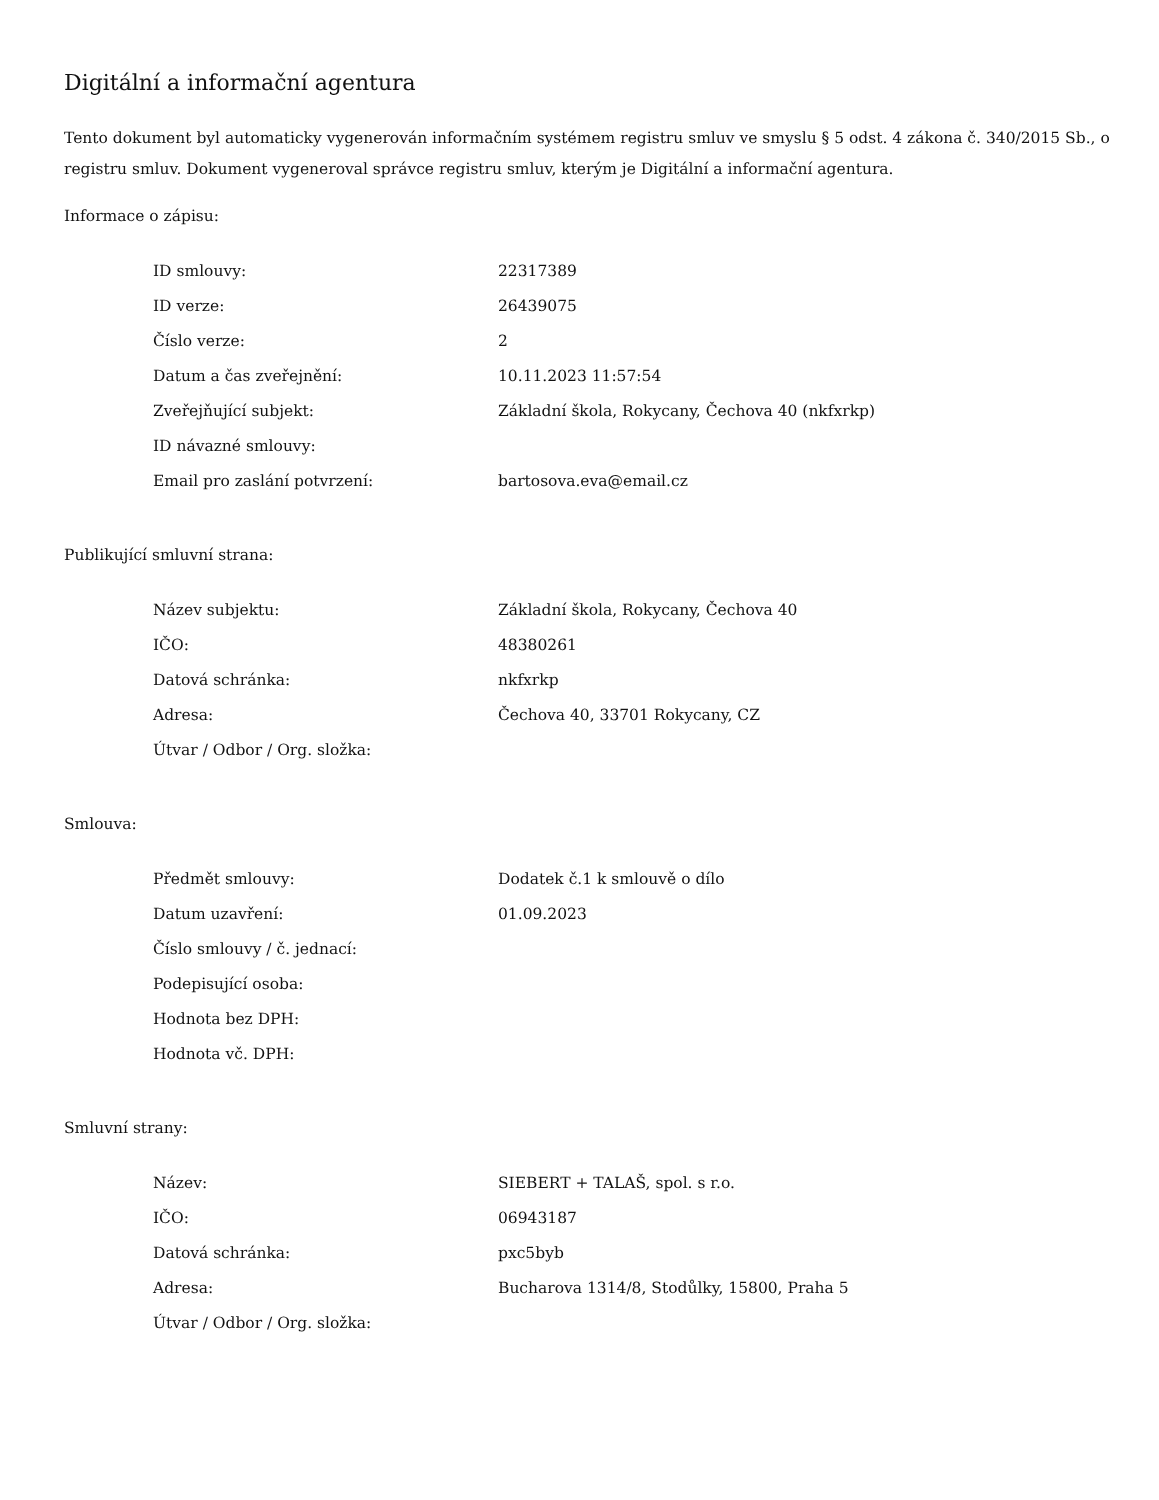Digitální a informační agentura
Tento dokument byl automaticky vygenerován informačním systémem registru smluv ve smyslu § 5 odst. 4 zákona č. 340/2015 Sb., o registru smluv. Dokument vygeneroval správce registru smluv, kterým je Digitální a informační agentura.
Informace o zápisu:
| ID smlouvy: | 22317389 |
| ID verze: | 26439075 |
| Číslo verze: | 2 |
| Datum a čas zveřejnění: | 10.11.2023 11:57:54 |
| Zveřejňující subjekt: | Základní škola, Rokycany, Čechova 40 (nkfxrkp) |
| ID návazné smlouvy: | |
| Email pro zaslání potvrzení: | bartosova.eva@email.cz |
Publikující smluvní strana:
| Název subjektu: | Základní škola, Rokycany, Čechova 40 |
| IČO: | 48380261 |
| Datová schránka: | nkfxrkp |
| Adresa: | Čechova 40, 33701 Rokycany, CZ |
| Útvar / Odbor / Org. složka: | |
Smlouva:
| Předmět smlouvy: | Dodatek č.1 k smlouvě o dílo |
| Datum uzavření: | 01.09.2023 |
| Číslo smlouvy / č. jednací: | |
| Podepisující osoba: | |
| Hodnota bez DPH: | |
| Hodnota vč. DPH: | |
Smluvní strany:
| Název: | SIEBERT + TALAŠ, spol. s r.o. |
| IČO: | 06943187 |
| Datová schránka: | pxc5byb |
| Adresa: | Bucharova 1314/8, Stodůlky, 15800, Praha 5 |
| Útvar / Odbor / Org. složka: | |